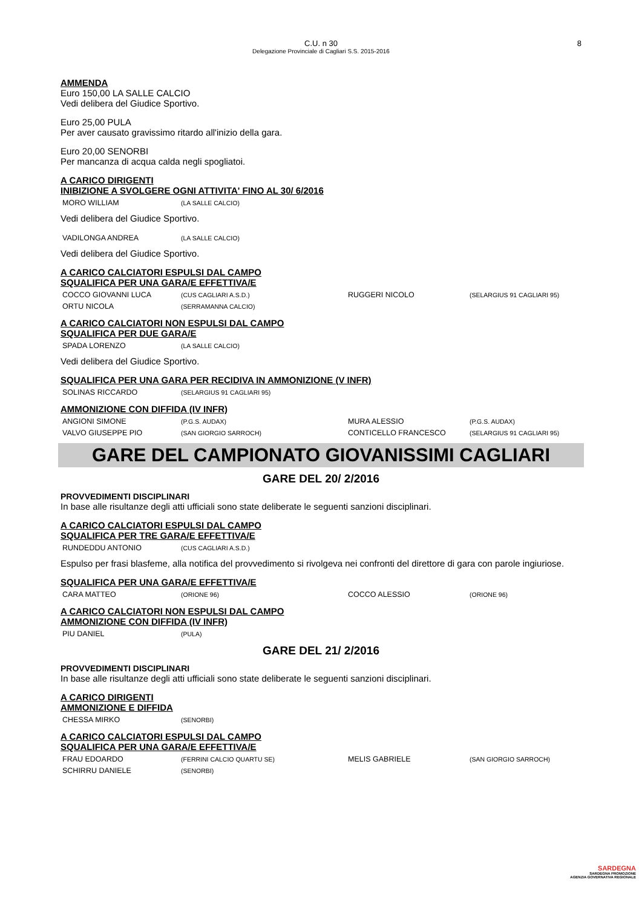C.U. n 30
Delegazione Provinciale di Cagliari S.S. 2015-2016 8
AMMENDA
Euro 150,00 LA SALLE CALCIO
Vedi delibera del Giudice Sportivo.
Euro 25,00 PULA
Per aver causato gravissimo ritardo all'inizio della gara.
Euro 20,00 SENORBI
Per mancanza di acqua calda negli spogliatoi.
A CARICO DIRIGENTI
INIBIZIONE A SVOLGERE OGNI ATTIVITA' FINO AL 30/ 6/2016
| MORO WILLIAM | (LA SALLE CALCIO) |
Vedi delibera del Giudice Sportivo.
| VADILONGA ANDREA | (LA SALLE CALCIO) |
Vedi delibera del Giudice Sportivo.
A CARICO CALCIATORI ESPULSI DAL CAMPO
SQUALIFICA PER UNA GARA/E EFFETTIVA/E
| COCCO GIOVANNI LUCA | (CUS CAGLIARI A.S.D.) | RUGGERI NICOLO | (SELARGIUS 91 CAGLIARI 95) |
| ORTU NICOLA | (SERRAMANNA CALCIO) | | |
A CARICO CALCIATORI NON ESPULSI DAL CAMPO
SQUALIFICA PER DUE GARA/E
| SPADA LORENZO | (LA SALLE CALCIO) |
Vedi delibera del Giudice Sportivo.
SQUALIFICA PER UNA GARA PER RECIDIVA IN AMMONIZIONE (V INFR)
| SOLINAS RICCARDO | (SELARGIUS 91 CAGLIARI 95) |
AMMONIZIONE CON DIFFIDA (IV INFR)
| ANGIONI SIMONE | (P.G.S. AUDAX) | MURA ALESSIO | (P.G.S. AUDAX) |
| VALVO GIUSEPPE PIO | (SAN GIORGIO SARROCH) | CONTICELLO FRANCESCO | (SELARGIUS 91 CAGLIARI 95) |
GARE DEL CAMPIONATO GIOVANISSIMI CAGLIARI
GARE DEL 20/ 2/2016
PROVVEDIMENTI DISCIPLINARI
In base alle risultanze degli atti ufficiali sono state deliberate le seguenti sanzioni disciplinari.
A CARICO CALCIATORI ESPULSI DAL CAMPO
SQUALIFICA PER TRE GARA/E EFFETTIVA/E
| RUNDEDDU ANTONIO | (CUS CAGLIARI A.S.D.) |
Espulso per frasi blasfeme, alla notifica del provvedimento si rivolgeva nei confronti del direttore di gara con parole ingiuriose.
SQUALIFICA PER UNA GARA/E EFFETTIVA/E
| CARA MATTEO | (ORIONE 96) | COCCO ALESSIO | (ORIONE 96) |
A CARICO CALCIATORI NON ESPULSI DAL CAMPO
AMMONIZIONE CON DIFFIDA (IV INFR)
| PIU DANIEL | (PULA) |
GARE DEL 21/ 2/2016
PROVVEDIMENTI DISCIPLINARI
In base alle risultanze degli atti ufficiali sono state deliberate le seguenti sanzioni disciplinari.
A CARICO DIRIGENTI
AMMONIZIONE E DIFFIDA
| CHESSA MIRKO | (SENORBI) |
A CARICO CALCIATORI ESPULSI DAL CAMPO
SQUALIFICA PER UNA GARA/E EFFETTIVA/E
| FRAU EDOARDO | (FERRINI CALCIO QUARTU SE) | MELIS GABRIELE | (SAN GIORGIO SARROCH) |
| SCHIRRU DANIELE | (SENORBI) | | |
SARDEGNA
SARDEGNA PROMOZIONE
AGENZIA GOVERNATIVA REGIONALE